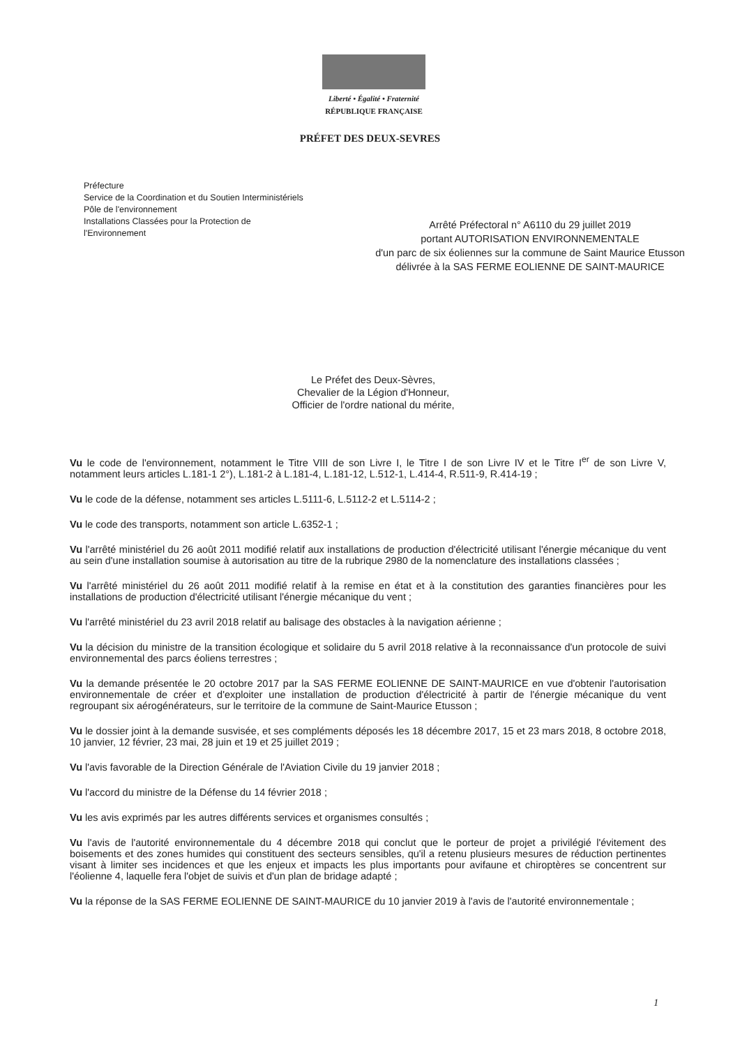Liberté • Égalité • Fraternité
RÉPUBLIQUE FRANÇAISE
PRÉFET DES DEUX-SEVRES
Préfecture
Service de la Coordination et du Soutien Interministériels
Pôle de l'environnement
Installations Classées pour la Protection de
l'Environnement
Arrêté Préfectoral n° A6110 du 29 juillet 2019
portant AUTORISATION ENVIRONNEMENTALE
d'un parc de six éoliennes sur la commune de Saint Maurice Etusson
délivrée à la SAS FERME EOLIENNE DE SAINT-MAURICE
Le Préfet des Deux-Sèvres,
Chevalier de la Légion d'Honneur,
Officier de l'ordre national du mérite,
Vu le code de l'environnement, notamment le Titre VIII de son Livre I, le Titre I de son Livre IV et le Titre I<sup>er</sup> de son Livre V, notamment leurs articles L.181-1 2°), L.181-2 à L.181-4, L.181-12, L.512-1, L.414-4, R.511-9, R.414-19 ;
Vu le code de la défense, notamment ses articles L.5111-6, L.5112-2 et L.5114-2 ;
Vu le code des transports, notamment son article L.6352-1 ;
Vu l'arrêté ministériel du 26 août 2011 modifié relatif aux installations de production d'électricité utilisant l'énergie mécanique du vent au sein d'une installation soumise à autorisation au titre de la rubrique 2980 de la nomenclature des installations classées ;
Vu l'arrêté ministériel du 26 août 2011 modifié relatif à la remise en état et à la constitution des garanties financières pour les installations de production d'électricité utilisant l'énergie mécanique du vent ;
Vu l'arrêté ministériel du 23 avril 2018 relatif au balisage des obstacles à la navigation aérienne ;
Vu la décision du ministre de la transition écologique et solidaire du 5 avril 2018 relative à la reconnaissance d'un protocole de suivi environnemental des parcs éoliens terrestres ;
Vu la demande présentée le 20 octobre 2017 par la SAS FERME EOLIENNE DE SAINT-MAURICE en vue d'obtenir l'autorisation environnementale de créer et d'exploiter une installation de production d'électricité à partir de l'énergie mécanique du vent regroupant six aérogénérateurs, sur le territoire de la commune de Saint-Maurice Etusson ;
Vu le dossier joint à la demande susvisée, et ses compléments déposés les 18 décembre 2017, 15 et 23 mars 2018, 8 octobre 2018, 10 janvier, 12 février, 23 mai, 28 juin et 19 et 25 juillet 2019 ;
Vu l'avis favorable de la Direction Générale de l'Aviation Civile du 19 janvier 2018 ;
Vu l'accord du ministre de la Défense du 14 février 2018 ;
Vu les avis exprimés par les autres différents services et organismes consultés ;
Vu l'avis de l'autorité environnementale du 4 décembre 2018 qui conclut que le porteur de projet a privilégié l'évitement des boisements et des zones humides qui constituent des secteurs sensibles, qu'il a retenu plusieurs mesures de réduction pertinentes visant à limiter ses incidences et que les enjeux et impacts les plus importants pour avifaune et chiroptères se concentrent sur l'éolienne 4, laquelle fera l'objet de suivis et d'un plan de bridage adapté ;
Vu la réponse de la SAS FERME EOLIENNE DE SAINT-MAURICE du 10 janvier 2019 à l'avis de l'autorité environnementale ;
1